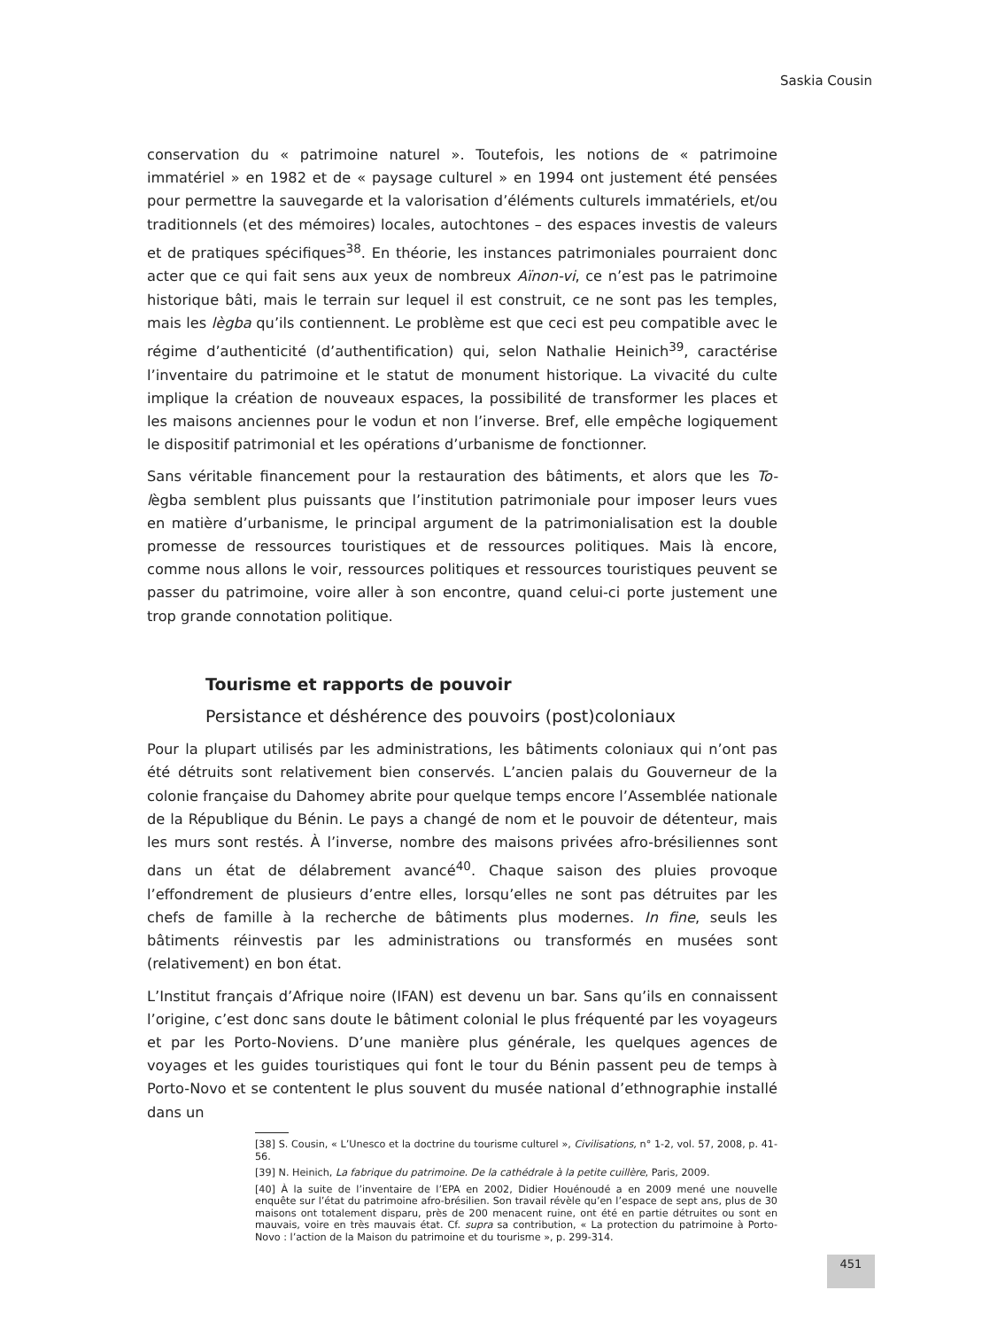Saskia Cousin
conservation du « patrimoine naturel ». Toutefois, les notions de « patrimoine immatériel » en 1982 et de « paysage culturel » en 1994 ont justement été pensées pour permettre la sauvegarde et la valorisation d’éléments culturels immatériels, et/ou traditionnels (et des mémoires) locales, autochtones – des espaces investis de valeurs et de pratiques spécifiques<sup>38</sup>. En théorie, les instances patrimoniales pourraient donc acter que ce qui fait sens aux yeux de nombreux Aïnon-vi, ce n’est pas le patrimoine historique bâti, mais le terrain sur lequel il est construit, ce ne sont pas les temples, mais les lègba qu’ils contiennent. Le problème est que ceci est peu compatible avec le régime d’authenticité (d’authentification) qui, selon Nathalie Heinich<sup>39</sup>, caractérise l’inventaire du patrimoine et le statut de monument historique. La vivacité du culte implique la création de nouveaux espaces, la possibilité de transformer les places et les maisons anciennes pour le vodun et non l’inverse. Bref, elle empêche logiquement le dispositif patrimonial et les opérations d’urbanisme de fonctionner.
Sans véritable financement pour la restauration des bâtiments, et alors que les To-lègba semblent plus puissants que l’institution patrimoniale pour imposer leurs vues en matière d’urbanisme, le principal argument de la patrimonialisation est la double promesse de ressources touristiques et de ressources politiques. Mais là encore, comme nous allons le voir, ressources politiques et ressources touristiques peuvent se passer du patrimoine, voire aller à son encontre, quand celui-ci porte justement une trop grande connotation politique.
Tourisme et rapports de pouvoir
Persistance et déshérence des pouvoirs (post)coloniaux
Pour la plupart utilisés par les administrations, les bâtiments coloniaux qui n’ont pas été détruits sont relativement bien conservés. L’ancien palais du Gouverneur de la colonie française du Dahomey abrite pour quelque temps encore l’Assemblée nationale de la République du Bénin. Le pays a changé de nom et le pouvoir de détenteur, mais les murs sont restés. À l’inverse, nombre des maisons privées afro-brésiliennes sont dans un état de délabrement avancé<sup>40</sup>. Chaque saison des pluies provoque l’effondrement de plusieurs d’entre elles, lorsqu’elles ne sont pas détruites par les chefs de famille à la recherche de bâtiments plus modernes. In fine, seuls les bâtiments réinvestis par les administrations ou transformés en musées sont (relativement) en bon état.
L’Institut français d’Afrique noire (IFAN) est devenu un bar. Sans qu’ils en connaissent l’origine, c’est donc sans doute le bâtiment colonial le plus fréquenté par les voyageurs et par les Porto-Noviens. D’une manière plus générale, les quelques agences de voyages et les guides touristiques qui font le tour du Bénin passent peu de temps à Porto-Novo et se contentent le plus souvent du musée national d’ethnographie installé dans un
[38] S. Cousin, « L’Unesco et la doctrine du tourisme culturel », Civilisations, n° 1-2, vol. 57, 2008, p. 41-56.
[39] N. Heinich, La fabrique du patrimoine. De la cathédrale à la petite cuillère, Paris, 2009.
[40] À la suite de l’inventaire de l’EPA en 2002, Didier Houénoudé a en 2009 mené une nouvelle enquête sur l’état du patrimoine afro-brésilien. Son travail révèle qu’en l’espace de sept ans, plus de 30 maisons ont totalement disparu, près de 200 menacent ruine, ont été en partie détruites ou sont en mauvais, voire en très mauvais état. Cf. supra sa contribution, « La protection du patrimoine à Porto-Novo : l’action de la Maison du patrimoine et du tourisme », p. 299-314.
451